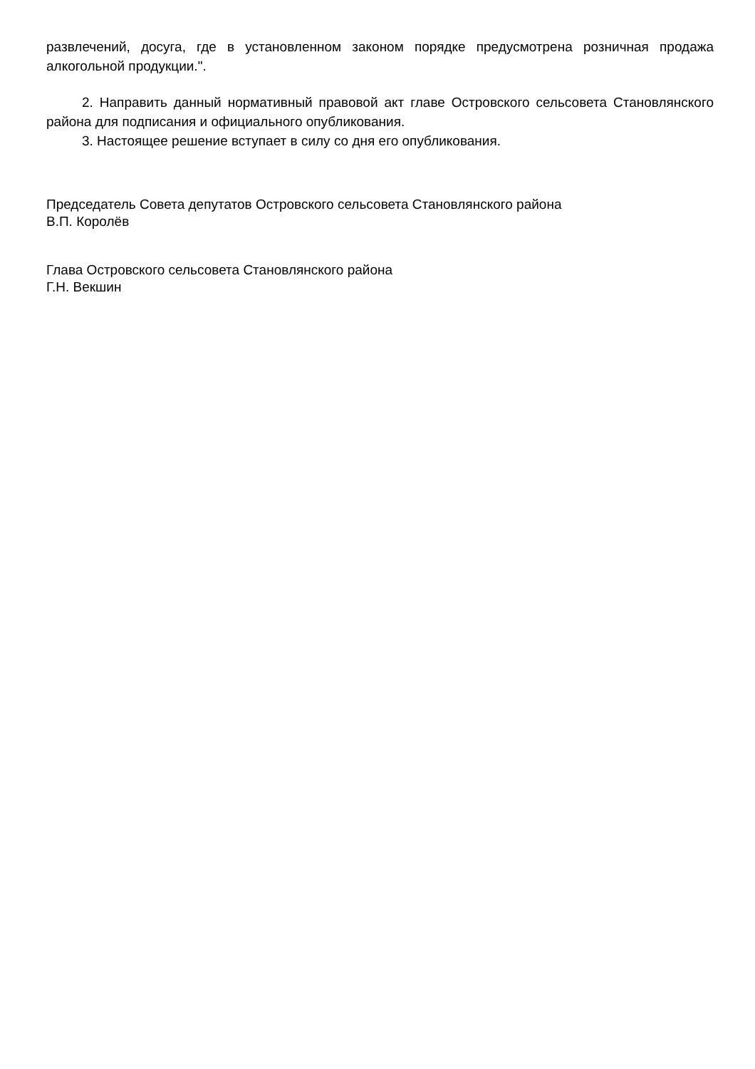развлечений, досуга, где в установленном законом порядке предусмотрена розничная продажа алкогольной продукции.".
2. Направить данный нормативный правовой акт главе Островского сельсовета Становлянского района для подписания и официального опубликования.
3. Настоящее решение вступает в силу со дня его опубликования.
Председатель Совета депутатов Островского сельсовета Становлянского района
В.П. Королёв
Глава Островского сельсовета Становлянского района
Г.Н. Векшин